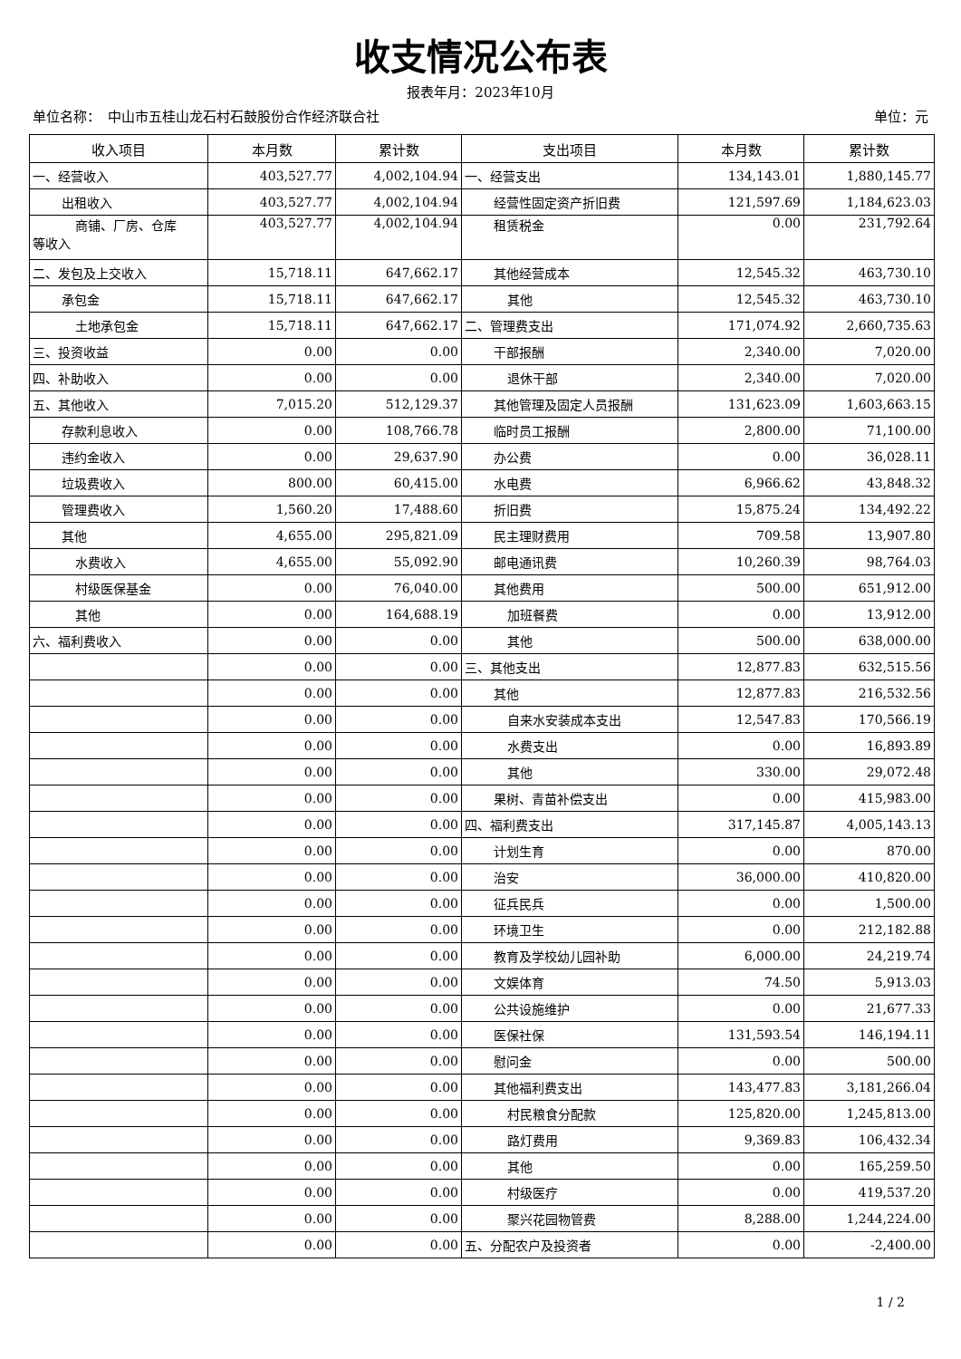收支情况公布表
报表年月：2023年10月
单位名称：　中山市五桂山龙石村石鼓股份合作经济联合社 单位：元
| 收入项目 | 本月数 | 累计数 | 支出项目 | 本月数 | 累计数 |
| --- | --- | --- | --- | --- | --- |
| 一、经营收入 | 403,527.77 | 4,002,104.94 | 一、经营支出 | 134,143.01 | 1,880,145.77 |
| 出租收入 | 403,527.77 | 4,002,104.94 | 经营性固定资产折旧费 | 121,597.69 | 1,184,623.03 |
| 商铺、厂房、仓库 等收入 | 403,527.77 | 4,002,104.94 | 租赁税金 | 0.00 | 231,792.64 |
| 二、发包及上交收入 | 15,718.11 | 647,662.17 | 其他经营成本 | 12,545.32 | 463,730.10 |
| 承包金 | 15,718.11 | 647,662.17 | 其他 | 12,545.32 | 463,730.10 |
| 土地承包金 | 15,718.11 | 647,662.17 | 二、管理费支出 | 171,074.92 | 2,660,735.63 |
| 三、投资收益 | 0.00 | 0.00 | 干部报酬 | 2,340.00 | 7,020.00 |
| 四、补助收入 | 0.00 | 0.00 | 退休干部 | 2,340.00 | 7,020.00 |
| 五、其他收入 | 7,015.20 | 512,129.37 | 其他管理及固定人员报酬 | 131,623.09 | 1,603,663.15 |
| 存款利息收入 | 0.00 | 108,766.78 | 临时员工报酬 | 2,800.00 | 71,100.00 |
| 违约金收入 | 0.00 | 29,637.90 | 办公费 | 0.00 | 36,028.11 |
| 垃圾费收入 | 800.00 | 60,415.00 | 水电费 | 6,966.62 | 43,848.32 |
| 管理费收入 | 1,560.20 | 17,488.60 | 折旧费 | 15,875.24 | 134,492.22 |
| 其他 | 4,655.00 | 295,821.09 | 民主理财费用 | 709.58 | 13,907.80 |
| 水费收入 | 4,655.00 | 55,092.90 | 邮电通讯费 | 10,260.39 | 98,764.03 |
| 村级医保基金 | 0.00 | 76,040.00 | 其他费用 | 500.00 | 651,912.00 |
| 其他 | 0.00 | 164,688.19 | 加班餐费 | 0.00 | 13,912.00 |
| 六、福利费收入 | 0.00 | 0.00 | 其他 | 500.00 | 638,000.00 |
| | 0.00 | 0.00 | 三、其他支出 | 12,877.83 | 632,515.56 |
| | 0.00 | 0.00 | 其他 | 12,877.83 | 216,532.56 |
| | 0.00 | 0.00 | 自来水安装成本支出 | 12,547.83 | 170,566.19 |
| | 0.00 | 0.00 | 水费支出 | 0.00 | 16,893.89 |
| | 0.00 | 0.00 | 其他 | 330.00 | 29,072.48 |
| | 0.00 | 0.00 | 果树、青苗补偿支出 | 0.00 | 415,983.00 |
| | 0.00 | 0.00 | 四、福利费支出 | 317,145.87 | 4,005,143.13 |
| | 0.00 | 0.00 | 计划生育 | 0.00 | 870.00 |
| | 0.00 | 0.00 | 治安 | 36,000.00 | 410,820.00 |
| | 0.00 | 0.00 | 征兵民兵 | 0.00 | 1,500.00 |
| | 0.00 | 0.00 | 环境卫生 | 0.00 | 212,182.88 |
| | 0.00 | 0.00 | 教育及学校幼儿园补助 | 6,000.00 | 24,219.74 |
| | 0.00 | 0.00 | 文娱体育 | 74.50 | 5,913.03 |
| | 0.00 | 0.00 | 公共设施维护 | 0.00 | 21,677.33 |
| | 0.00 | 0.00 | 医保社保 | 131,593.54 | 146,194.11 |
| | 0.00 | 0.00 | 慰问金 | 0.00 | 500.00 |
| | 0.00 | 0.00 | 其他福利费支出 | 143,477.83 | 3,181,266.04 |
| | 0.00 | 0.00 | 村民粮食分配款 | 125,820.00 | 1,245,813.00 |
| | 0.00 | 0.00 | 路灯费用 | 9,369.83 | 106,432.34 |
| | 0.00 | 0.00 | 其他 | 0.00 | 165,259.50 |
| | 0.00 | 0.00 | 村级医疗 | 0.00 | 419,537.20 |
| | 0.00 | 0.00 | 聚兴花园物管费 | 8,288.00 | 1,244,224.00 |
| | 0.00 | 0.00 | 五、分配农户及投资者 | 0.00 | -2,400.00 |
1 / 2